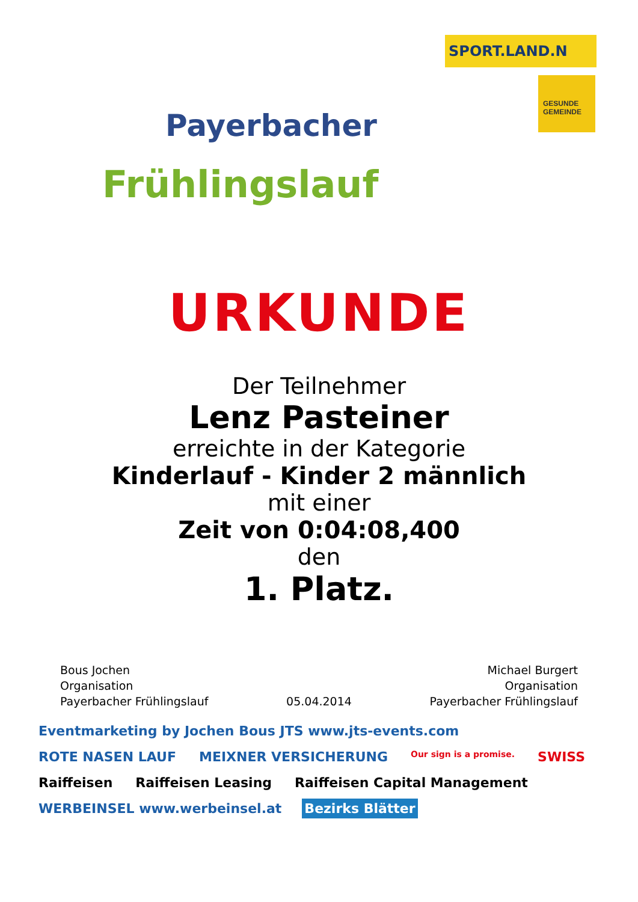Payerbacher
Frühlingslauf
SPORT.LAND.N
GESUNDE GEMEINDE
URKUNDE
Der Teilnehmer
Lenz Pasteiner
erreichte in der Kategorie
Kinderlauf - Kinder 2 männlich
mit einer
Zeit von 0:04:08,400
den
1. Platz.
Bous Jochen
Organisation
Payerbacher Frühlingslauf
05.04.2014
Michael Burgert
Organisation
Payerbacher Frühlingslauf
Eventmarketing by Jochen Bous JTS www.jts-events.com ROTE NASEN LAUF MEIXNER VERSICHERUNG Our sign is a promise. SWISS Raiffeisen Raiffeisen Leasing Raiffeisen Capital Management WERBEINSEL www.werbeinsel.at Bezirks Blätter